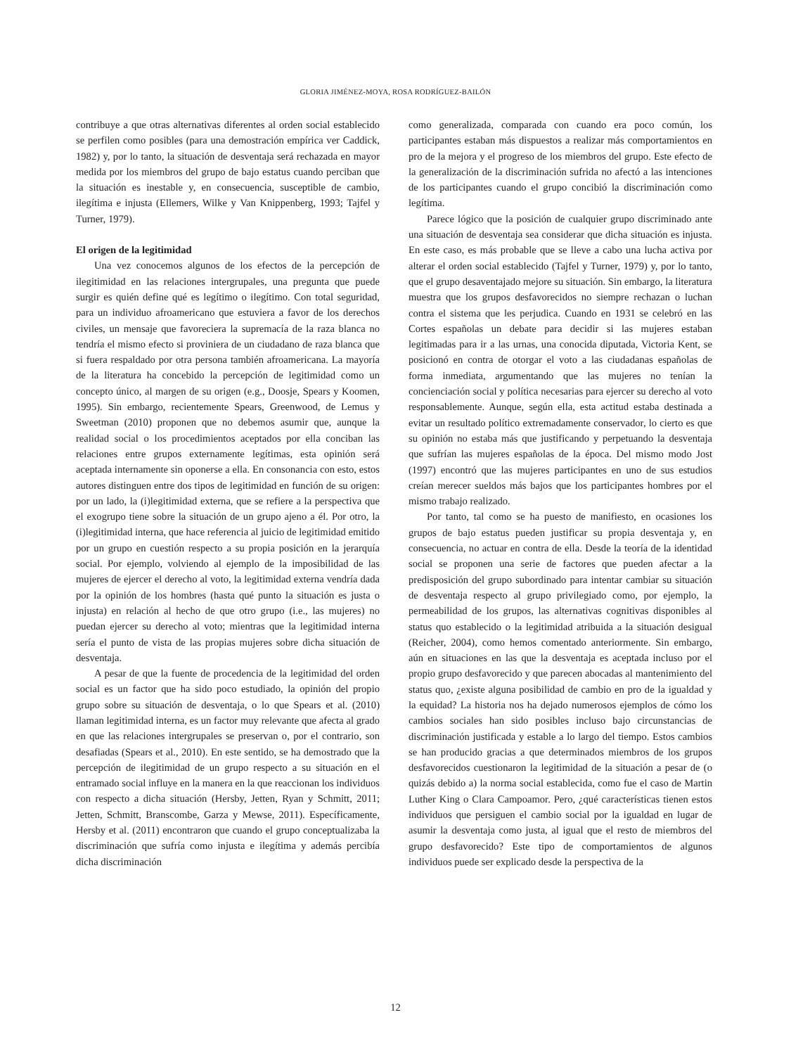GLORIA JIMÉNEZ-MOYA, ROSA RODRÍGUEZ-BAILÓN
contribuye a que otras alternativas diferentes al orden social establecido se perfilen como posibles (para una demostración empírica ver Caddick, 1982) y, por lo tanto, la situación de desventaja será rechazada en mayor medida por los miembros del grupo de bajo estatus cuando perciban que la situación es inestable y, en consecuencia, susceptible de cambio, ilegítima e injusta (Ellemers, Wilke y Van Knippenberg, 1993; Tajfel y Turner, 1979).
El origen de la legitimidad
Una vez conocemos algunos de los efectos de la percepción de ilegitimidad en las relaciones intergrupales, una pregunta que puede surgir es quién define qué es legítimo o ilegítimo. Con total seguridad, para un individuo afroamericano que estuviera a favor de los derechos civiles, un mensaje que favoreciera la supremacía de la raza blanca no tendría el mismo efecto si proviniera de un ciudadano de raza blanca que si fuera respaldado por otra persona también afroamericana. La mayoría de la literatura ha concebido la percepción de legitimidad como un concepto único, al margen de su origen (e.g., Doosje, Spears y Koomen, 1995). Sin embargo, recientemente Spears, Greenwood, de Lemus y Sweetman (2010) proponen que no debemos asumir que, aunque la realidad social o los procedimientos aceptados por ella conciban las relaciones entre grupos externamente legítimas, esta opinión será aceptada internamente sin oponerse a ella. En consonancia con esto, estos autores distinguen entre dos tipos de legitimidad en función de su origen: por un lado, la (i)legitimidad externa, que se refiere a la perspectiva que el exogrupo tiene sobre la situación de un grupo ajeno a él. Por otro, la (i)legitimidad interna, que hace referencia al juicio de legitimidad emitido por un grupo en cuestión respecto a su propia posición en la jerarquía social. Por ejemplo, volviendo al ejemplo de la imposibilidad de las mujeres de ejercer el derecho al voto, la legitimidad externa vendría dada por la opinión de los hombres (hasta qué punto la situación es justa o injusta) en relación al hecho de que otro grupo (i.e., las mujeres) no puedan ejercer su derecho al voto; mientras que la legitimidad interna sería el punto de vista de las propias mujeres sobre dicha situación de desventaja.
A pesar de que la fuente de procedencia de la legitimidad del orden social es un factor que ha sido poco estudiado, la opinión del propio grupo sobre su situación de desventaja, o lo que Spears et al. (2010) llaman legitimidad interna, es un factor muy relevante que afecta al grado en que las relaciones intergrupales se preservan o, por el contrario, son desafiadas (Spears et al., 2010). En este sentido, se ha demostrado que la percepción de ilegitimidad de un grupo respecto a su situación en el entramado social influye en la manera en la que reaccionan los individuos con respecto a dicha situación (Hersby, Jetten, Ryan y Schmitt, 2011; Jetten, Schmitt, Branscombe, Garza y Mewse, 2011). Específicamente, Hersby et al. (2011) encontraron que cuando el grupo conceptualizaba la discriminación que sufría como injusta e ilegítima y además percibía dicha discriminación
como generalizada, comparada con cuando era poco común, los participantes estaban más dispuestos a realizar más comportamientos en pro de la mejora y el progreso de los miembros del grupo. Este efecto de la generalización de la discriminación sufrida no afectó a las intenciones de los participantes cuando el grupo concibió la discriminación como legítima.
Parece lógico que la posición de cualquier grupo discriminado ante una situación de desventaja sea considerar que dicha situación es injusta. En este caso, es más probable que se lleve a cabo una lucha activa por alterar el orden social establecido (Tajfel y Turner, 1979) y, por lo tanto, que el grupo desaventajado mejore su situación. Sin embargo, la literatura muestra que los grupos desfavorecidos no siempre rechazan o luchan contra el sistema que les perjudica. Cuando en 1931 se celebró en las Cortes españolas un debate para decidir si las mujeres estaban legitimadas para ir a las urnas, una conocida diputada, Victoria Kent, se posicionó en contra de otorgar el voto a las ciudadanas españolas de forma inmediata, argumentando que las mujeres no tenían la concienciación social y política necesarias para ejercer su derecho al voto responsablemente. Aunque, según ella, esta actitud estaba destinada a evitar un resultado político extremadamente conservador, lo cierto es que su opinión no estaba más que justificando y perpetuando la desventaja que sufrían las mujeres españolas de la época. Del mismo modo Jost (1997) encontró que las mujeres participantes en uno de sus estudios creían merecer sueldos más bajos que los participantes hombres por el mismo trabajo realizado.
Por tanto, tal como se ha puesto de manifiesto, en ocasiones los grupos de bajo estatus pueden justificar su propia desventaja y, en consecuencia, no actuar en contra de ella. Desde la teoría de la identidad social se proponen una serie de factores que pueden afectar a la predisposición del grupo subordinado para intentar cambiar su situación de desventaja respecto al grupo privilegiado como, por ejemplo, la permeabilidad de los grupos, las alternativas cognitivas disponibles al status quo establecido o la legitimidad atribuida a la situación desigual (Reicher, 2004), como hemos comentado anteriormente. Sin embargo, aún en situaciones en las que la desventaja es aceptada incluso por el propio grupo desfavorecido y que parecen abocadas al mantenimiento del status quo, ¿existe alguna posibilidad de cambio en pro de la igualdad y la equidad? La historia nos ha dejado numerosos ejemplos de cómo los cambios sociales han sido posibles incluso bajo circunstancias de discriminación justificada y estable a lo largo del tiempo. Estos cambios se han producido gracias a que determinados miembros de los grupos desfavorecidos cuestionaron la legitimidad de la situación a pesar de (o quizás debido a) la norma social establecida, como fue el caso de Martin Luther King o Clara Campoamor. Pero, ¿qué características tienen estos individuos que persiguen el cambio social por la igualdad en lugar de asumir la desventaja como justa, al igual que el resto de miembros del grupo desfavorecido? Este tipo de comportamientos de algunos individuos puede ser explicado desde la perspectiva de la
12